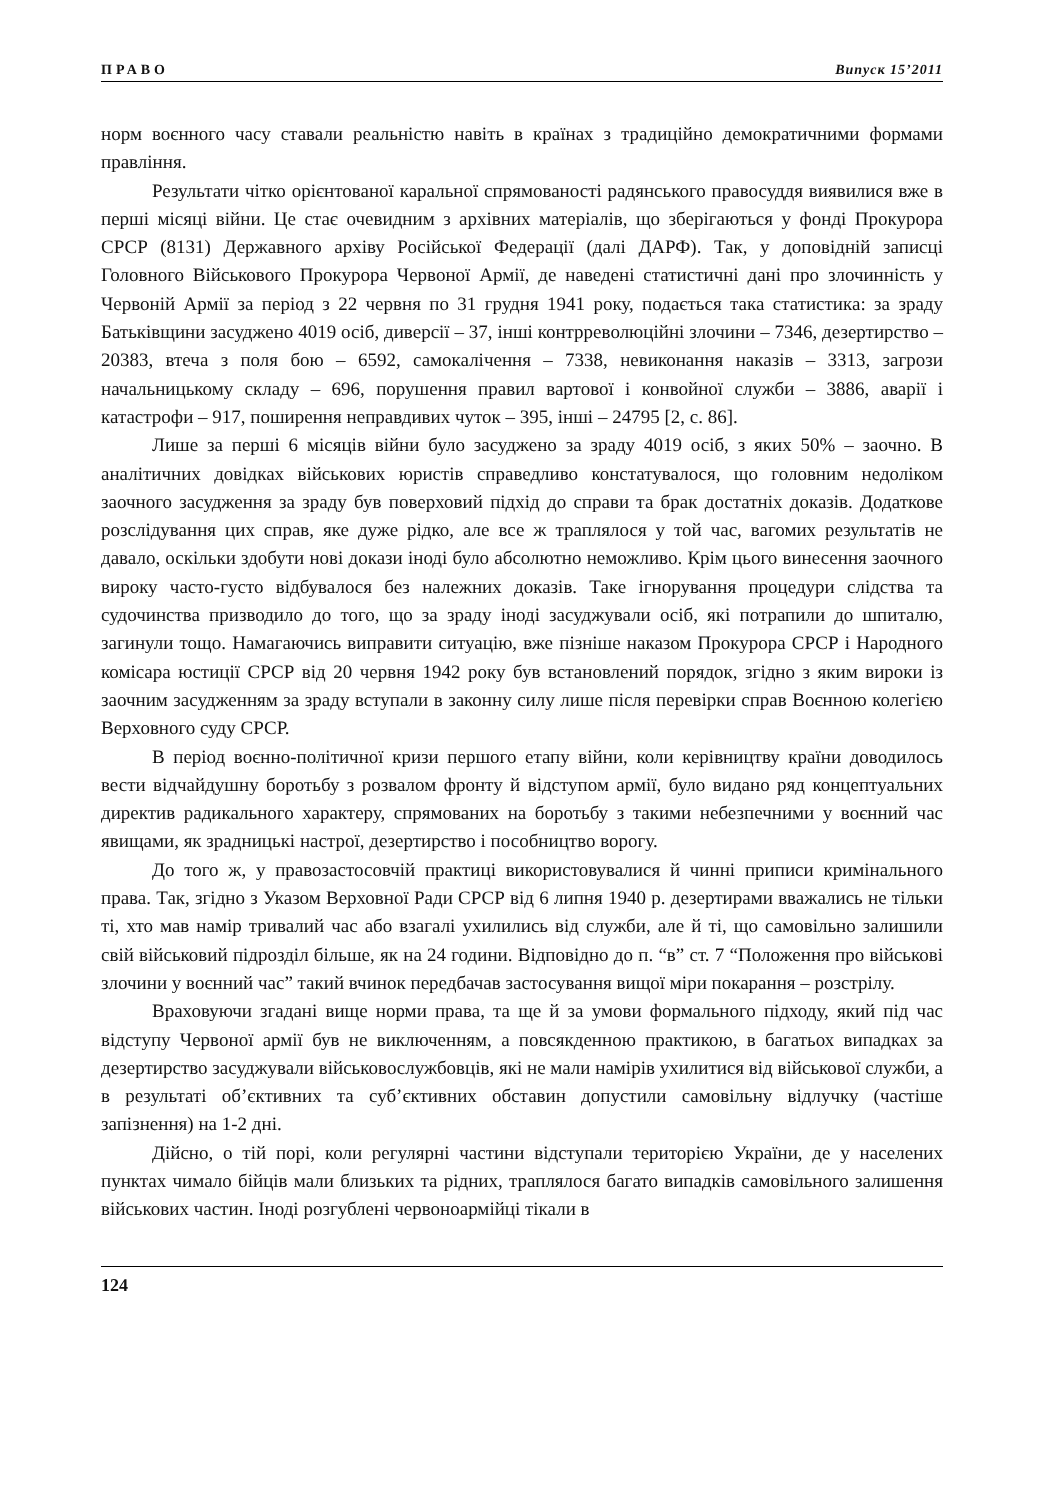ПРАВО Випуск 15’2011
норм воєнного часу ставали реальністю навіть в країнах з традиційно демократичними формами правління.
Результати чітко орієнтованої каральної спрямованості радянського правосуддя виявилися вже в перші місяці війни. Це стає очевидним з архівних матеріалів, що зберігаються у фонді Прокурора СРСР (8131) Державного архіву Російської Федерації (далі ДАРФ). Так, у доповідній записці Головного Військового Прокурора Червоної Армії, де наведені статистичні дані про злочинність у Червоній Армії за період з 22 червня по 31 грудня 1941 року, подається така статистика: за зраду Батьківщини засуджено 4019 осіб, диверсії – 37, інші контрреволюційні злочини – 7346, дезертирство – 20383, втеча з поля бою – 6592, самокалічення – 7338, невиконання наказів – 3313, загрози начальницькому складу – 696, порушення правил вартової і конвойної служби – 3886, аварії і катастрофи – 917, поширення неправдивих чуток – 395, інші – 24795 [2, с. 86].
Лише за перші 6 місяців війни було засуджено за зраду 4019 осіб, з яких 50% – заочно. В аналітичних довідках військових юристів справедливо констатувалося, що головним недоліком заочного засудження за зраду був поверховий підхід до справи та брак достатніх доказів. Додаткове розслідування цих справ, яке дуже рідко, але все ж траплялося у той час, вагомих результатів не давало, оскільки здобути нові докази іноді було абсолютно неможливо. Крім цього винесення заочного вироку часто-густо відбувалося без належних доказів. Таке ігнорування процедури слідства та судочинства призводило до того, що за зраду іноді засуджували осіб, які потрапили до шпиталю, загинули тощо. Намагаючись виправити ситуацію, вже пізніше наказом Прокурора СРСР і Народного комісара юстиції СРСР від 20 червня 1942 року був встановлений порядок, згідно з яким вироки із заочним засудженням за зраду вступали в законну силу лише після перевірки справ Воєнною колегією Верховного суду СРСР.
В період воєнно-політичної кризи першого етапу війни, коли керівництву країни доводилось вести відчайдушну боротьбу з розвалом фронту й відступом армії, було видано ряд концептуальних директив радикального характеру, спрямованих на боротьбу з такими небезпечними у воєнний час явищами, як зрадницькі настрої, дезертирство і пособництво ворогу.
До того ж, у правозастосовчій практиці використовувалися й чинні приписи кримінального права. Так, згідно з Указом Верховної Ради СРСР від 6 липня 1940 р. дезертирами вважались не тільки ті, хто мав намір тривалий час або взагалі ухилились від служби, але й ті, що самовільно залишили свій військовий підрозділ більше, як на 24 години. Відповідно до п. “в” ст. 7 “Положення про військові злочини у воєнний час” такий вчинок передбачав застосування вищої міри покарання – розстрілу.
Враховуючи згадані вище норми права, та ще й за умови формального підходу, який під час відступу Червоної армії був не виключенням, а повсякденною практикою, в багатьох випадках за дезертирство засуджували військовослужбовців, які не мали намірів ухилитися від військової служби, а в результаті об’єктивних та суб’єктивних обставин допустили самовільну відлучку (частіше запізнення) на 1-2 дні.
Дійсно, о тій порі, коли регулярні частини відступали територією України, де у населених пунктах чимало бійців мали близьких та рідних, траплялося багато випадків самовільного залишення військових частин. Іноді розгублені червоноармійці тікали в
124